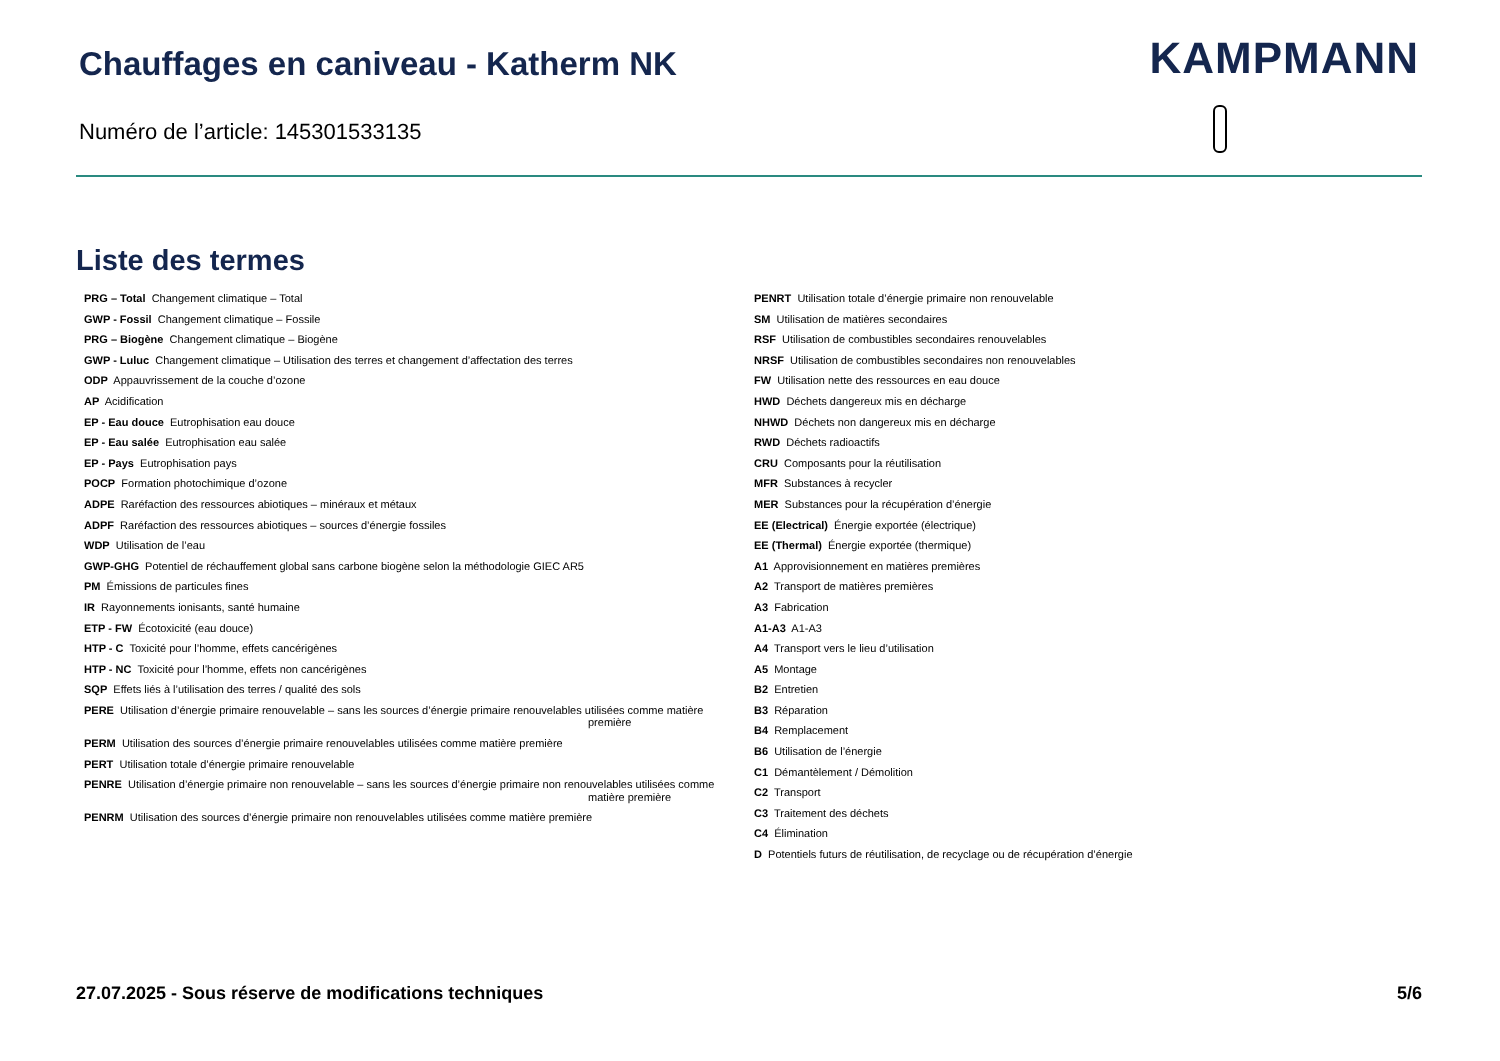Chauffages en caniveau - Katherm NK
Numéro de l’article: 145301533135
KAMPMANN
Liste des termes
PRG – Total Changement climatique – Total
GWP - Fossil Changement climatique – Fossile
PRG – Biogène Changement climatique – Biogène
GWP - Luluc Changement climatique – Utilisation des terres et changement d’affectation des terres
ODP Appauvrissement de la couche d’ozone
AP Acidification
EP - Eau douce Eutrophisation eau douce
EP - Eau salée Eutrophisation eau salée
EP - Pays Eutrophisation pays
POCP Formation photochimique d’ozone
ADPE Raréfaction des ressources abiotiques – minéraux et métaux
ADPF Raréfaction des ressources abiotiques – sources d’énergie fossiles
WDP Utilisation de l’eau
GWP-GHG Potentiel de réchauffement global sans carbone biogène selon la méthodologie GIEC AR5
PM Émissions de particules fines
IR Rayonnements ionisants, santé humaine
ETP - FW Écotoxicité (eau douce)
HTP - C Toxicité pour l’homme, effets cancérigènes
HTP - NC Toxicité pour l’homme, effets non cancérigènes
SQP Effets liés à l’utilisation des terres / qualité des sols
PERE Utilisation d’énergie primaire renouvelable – sans les sources d’énergie primaire renouvelables utilisées comme matière
première
PERM Utilisation des sources d’énergie primaire renouvelables utilisées comme matière première
PERT Utilisation totale d’énergie primaire renouvelable
PENRE Utilisation d’énergie primaire non renouvelable – sans les sources d’énergie primaire non renouvelables utilisées comme
matière première
PENRM Utilisation des sources d’énergie primaire non renouvelables utilisées comme matière première
PENRT Utilisation totale d’énergie primaire non renouvelable
SM Utilisation de matières secondaires
RSF Utilisation de combustibles secondaires renouvelables
NRSF Utilisation de combustibles secondaires non renouvelables
FW Utilisation nette des ressources en eau douce
HWD Déchets dangereux mis en décharge
NHWD Déchets non dangereux mis en décharge
RWD Déchets radioactifs
CRU Composants pour la réutilisation
MFR Substances à recycler
MER Substances pour la récupération d’énergie
EE (Electrical) Énergie exportée (électrique)
EE (Thermal) Énergie exportée (thermique)
A1 Approvisionnement en matières premières
A2 Transport de matières premières
A3 Fabrication
A1-A3 A1-A3
A4 Transport vers le lieu d’utilisation
A5 Montage
B2 Entretien
B3 Réparation
B4 Remplacement
B6 Utilisation de l’énergie
C1 Démantèlement / Démolition
C2 Transport
C3 Traitement des déchets
C4 Élimination
D Potentiels futurs de réutilisation, de recyclage ou de récupération d’énergie
27.07.2025 - Sous réserve de modifications techniques 5/6